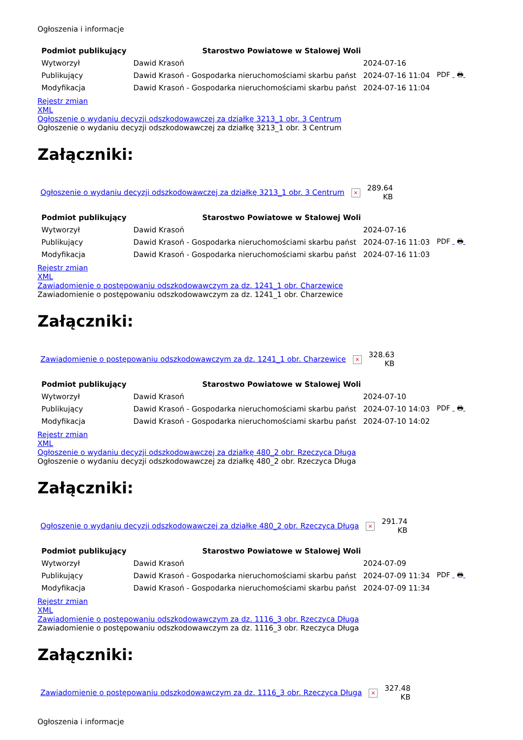Ogłoszenia i informacje
| Podmiot publikujący | Starostwo Powiatowe w Stalowej Woli | | |
| Wytworzył | Dawid Krasoń | 2024-07-16 | PDF 🖶 |
| Publikujący | Dawid Krasoń - Gospodarka nieruchomościami skarbu państ | 2024-07-16 11:04 | |
| Modyfikacja | Dawid Krasoń - Gospodarka nieruchomościami skarbu państ | 2024-07-16 11:04 | |
Rejestr zmian
XML
Ogłoszenie o wydaniu decyzji odszkodowawczej za działkę 3213_1 obr. 3 Centrum
Ogłoszenie o wydaniu decyzji odszkodowawczej za działkę 3213_1 obr. 3 Centrum
Załączniki:
| Ogłoszenie o wydaniu decyzji odszkodowawczej za działkę 3213_1 obr. 3 Centrum | × | 289.64 KB |
| Podmiot publikujący | Starostwo Powiatowe w Stalowej Woli | | |
| Wytworzył | Dawid Krasoń | 2024-07-16 | PDF 🖶 |
| Publikujący | Dawid Krasoń - Gospodarka nieruchomościami skarbu państ | 2024-07-16 11:03 | |
| Modyfikacja | Dawid Krasoń - Gospodarka nieruchomościami skarbu państ | 2024-07-16 11:03 | |
Rejestr zmian
XML
Zawiadomienie o postępowaniu odszkodowawczym za dz. 1241_1 obr. Charzewice
Zawiadomienie o postępowaniu odszkodowawczym za dz. 1241_1 obr. Charzewice
Załączniki:
| Zawiadomienie o postępowaniu odszkodowawczym za dz. 1241_1 obr. Charzewice | × | 328.63 KB |
| Podmiot publikujący | Starostwo Powiatowe w Stalowej Woli | | |
| Wytworzył | Dawid Krasoń | 2024-07-10 | PDF 🖶 |
| Publikujący | Dawid Krasoń - Gospodarka nieruchomościami skarbu państ | 2024-07-10 14:03 | |
| Modyfikacja | Dawid Krasoń - Gospodarka nieruchomościami skarbu państ | 2024-07-10 14:02 | |
Rejestr zmian
XML
Ogłoszenie o wydaniu decyzji odszkodowawczej za działkę 480_2 obr. Rzeczyca Długa
Ogłoszenie o wydaniu decyzji odszkodowawczej za działkę 480_2 obr. Rzeczyca Długa
Załączniki:
| Ogłoszenie o wydaniu decyzji odszkodowawczej za działkę 480_2 obr. Rzeczyca Długa | × | 291.74 KB |
| Podmiot publikujący | Starostwo Powiatowe w Stalowej Woli | | |
| Wytworzył | Dawid Krasoń | 2024-07-09 | PDF 🖶 |
| Publikujący | Dawid Krasoń - Gospodarka nieruchomościami skarbu państ | 2024-07-09 11:34 | |
| Modyfikacja | Dawid Krasoń - Gospodarka nieruchomościami skarbu państ | 2024-07-09 11:34 | |
Rejestr zmian
XML
Zawiadomienie o postępowaniu odszkodowawczym za dz. 1116_3 obr. Rzeczyca Długa
Zawiadomienie o postępowaniu odszkodowawczym za dz. 1116_3 obr. Rzeczyca Długa
Załączniki:
| Zawiadomienie o postępowaniu odszkodowawczym za dz. 1116_3 obr. Rzeczyca Długa | × | 327.48 KB |
Ogłoszenia i informacje